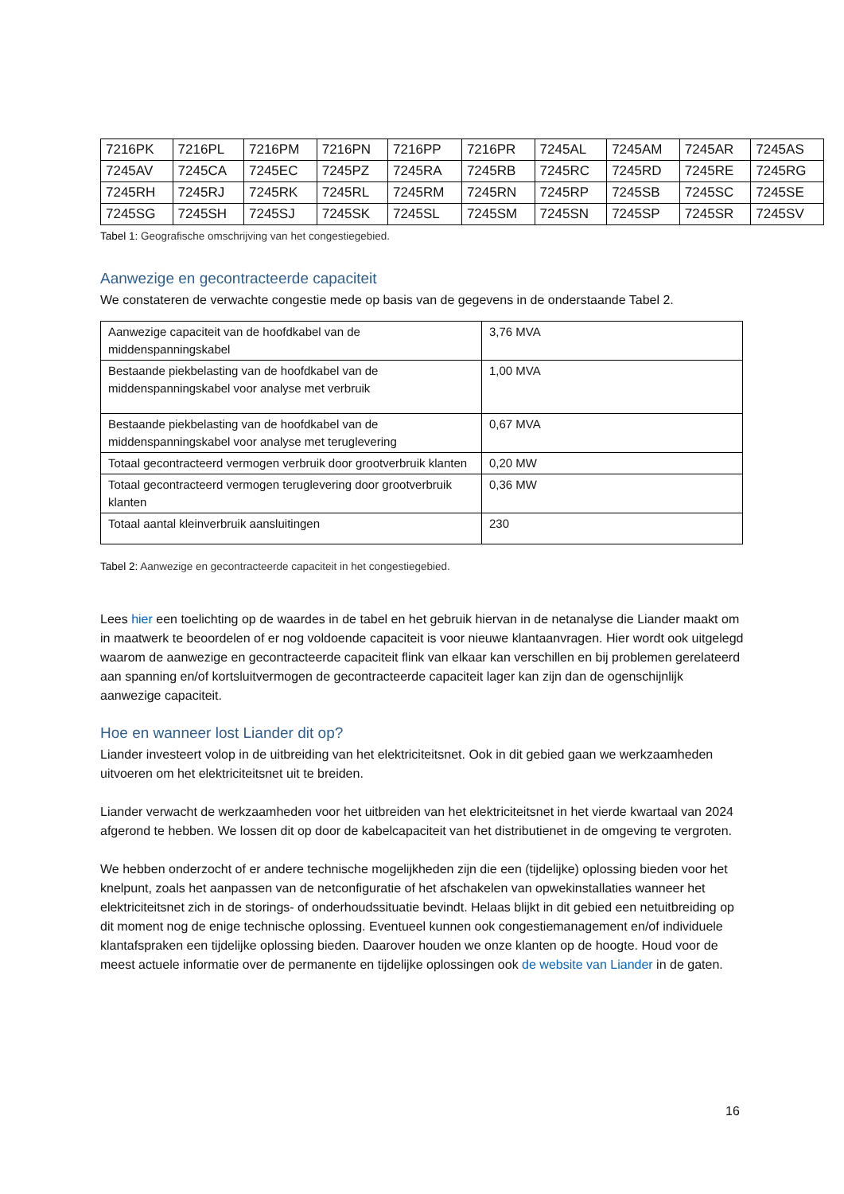| 7216PK | 7216PL | 7216PM | 7216PN | 7216PP | 7216PR | 7245AL | 7245AM | 7245AR | 7245AS |
| 7245AV | 7245CA | 7245EC | 7245PZ | 7245RA | 7245RB | 7245RC | 7245RD | 7245RE | 7245RG |
| 7245RH | 7245RJ | 7245RK | 7245RL | 7245RM | 7245RN | 7245RP | 7245SB | 7245SC | 7245SE |
| 7245SG | 7245SH | 7245SJ | 7245SK | 7245SL | 7245SM | 7245SN | 7245SP | 7245SR | 7245SV |
Tabel 1: Geografische omschrijving van het congestiegebied.
Aanwezige en gecontracteerde capaciteit
We constateren de verwachte congestie mede op basis van de gegevens in de onderstaande Tabel 2.
| Aanwezige capaciteit van de hoofdkabel van de middenspanningskabel | 3,76 MVA |
| Bestaande piekbelasting van de hoofdkabel van de middenspanningskabel voor analyse met verbruik | 1,00 MVA |
| Bestaande piekbelasting van de hoofdkabel van de middenspanningskabel voor analyse met teruglevering | 0,67 MVA |
| Totaal gecontracteerd vermogen verbruik door grootverbruik klanten | 0,20 MW |
| Totaal gecontracteerd vermogen teruglevering door grootverbruik klanten | 0,36 MW |
| Totaal aantal kleinverbruik aansluitingen | 230 |
Tabel 2: Aanwezige en gecontracteerde capaciteit in het congestiegebied.
Lees hier een toelichting op de waardes in de tabel en het gebruik hiervan in de netanalyse die Liander maakt om in maatwerk te beoordelen of er nog voldoende capaciteit is voor nieuwe klantaanvragen. Hier wordt ook uitgelegd waarom de aanwezige en gecontracteerde capaciteit flink van elkaar kan verschillen en bij problemen gerelateerd aan spanning en/of kortsluitvermogen de gecontracteerde capaciteit lager kan zijn dan de ogenschijnlijk aanwezige capaciteit.
Hoe en wanneer lost Liander dit op?
Liander investeert volop in de uitbreiding van het elektriciteitsnet. Ook in dit gebied gaan we werkzaamheden uitvoeren om het elektriciteitsnet uit te breiden.
Liander verwacht de werkzaamheden voor het uitbreiden van het elektriciteitsnet in het vierde kwartaal van 2024 afgerond te hebben. We lossen dit op door de kabelcapaciteit van het distributienet in de omgeving te vergroten.
We hebben onderzocht of er andere technische mogelijkheden zijn die een (tijdelijke) oplossing bieden voor het knelpunt, zoals het aanpassen van de netconfiguratie of het afschakelen van opwekinstallaties wanneer het elektriciteitsnet zich in de storings- of onderhoudssituatie bevindt. Helaas blijkt in dit gebied een netuitbreiding op dit moment nog de enige technische oplossing. Eventueel kunnen ook congestiemanagement en/of individuele klantafspraken een tijdelijke oplossing bieden. Daarover houden we onze klanten op de hoogte. Houd voor de meest actuele informatie over de permanente en tijdelijke oplossingen ook de website van Liander in de gaten.
16